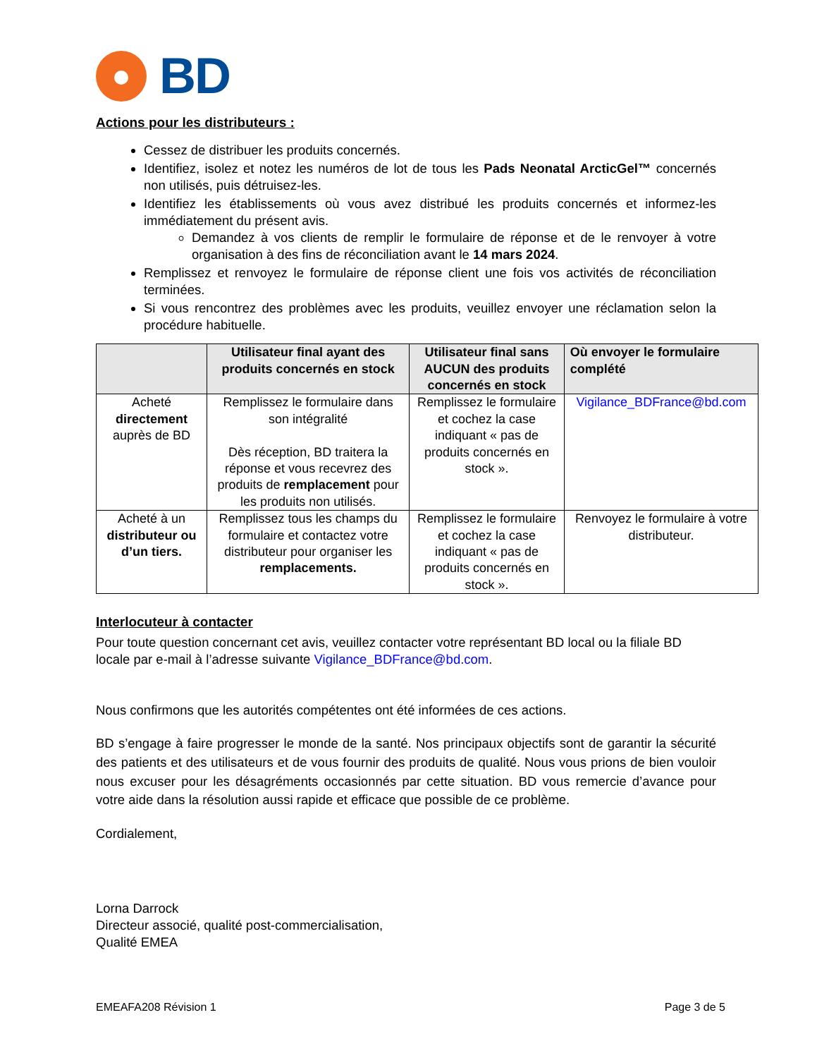BD
Actions pour les distributeurs :
Cessez de distribuer les produits concernés.
Identifiez, isolez et notez les numéros de lot de tous les Pads Neonatal ArcticGel™ concernés non utilisés, puis détruisez-les.
Identifiez les établissements où vous avez distribué les produits concernés et informez-les immédiatement du présent avis.
Demandez à vos clients de remplir le formulaire de réponse et de le renvoyer à votre organisation à des fins de réconciliation avant le 14 mars 2024.
Remplissez et renvoyez le formulaire de réponse client une fois vos activités de réconciliation terminées.
Si vous rencontrez des problèmes avec les produits, veuillez envoyer une réclamation selon la procédure habituelle.
| | Utilisateur final ayant des produits concernés en stock | Utilisateur final sans AUCUN des produits concernés en stock | Où envoyer le formulaire complété |
| --- | --- | --- | --- |
| Acheté directement auprès de BD | Remplissez le formulaire dans son intégralité Dès réception, BD traitera la réponse et vous recevrez des produits de remplacement pour les produits non utilisés. | Remplissez le formulaire et cochez la case indiquant « pas de produits concernés en stock ». | Vigilance_BDFrance@bd.com |
| Acheté à un distributeur ou d’un tiers. | Remplissez tous les champs du formulaire et contactez votre distributeur pour organiser les remplacements. | Remplissez le formulaire et cochez la case indiquant « pas de produits concernés en stock ». | Renvoyez le formulaire à votre distributeur. |
Interlocuteur à contacter
Pour toute question concernant cet avis, veuillez contacter votre représentant BD local ou la filiale BD locale par e-mail à l’adresse suivante Vigilance_BDFrance@bd.com.
Nous confirmons que les autorités compétentes ont été informées de ces actions.
BD s’engage à faire progresser le monde de la santé. Nos principaux objectifs sont de garantir la sécurité des patients et des utilisateurs et de vous fournir des produits de qualité. Nous vous prions de bien vouloir nous excuser pour les désagréments occasionnés par cette situation. BD vous remercie d’avance pour votre aide dans la résolution aussi rapide et efficace que possible de ce problème.
Cordialement,
Lorna Darrock
Directeur associé, qualité post-commercialisation,
Qualité EMEA
EMEAFA208 Révision 1 Page 3 de 5